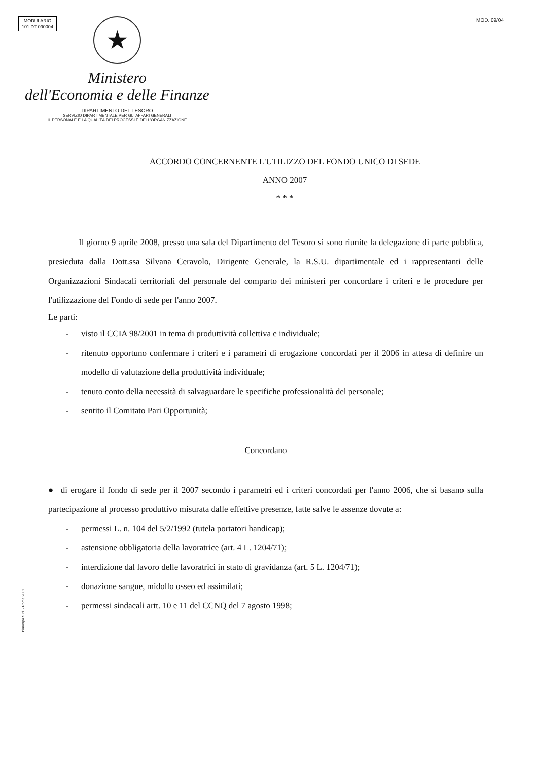MODULARIO
101 DT 090004
MOD. 09/04
★
Ministero
dell'Economia e delle Finanze
DIPARTIMENTO DEL TESORO
SERVIZIO DIPARTIMENTALE PER GLI AFFARI GENERALI
IL PERSONALE E LA QUALITÀ DEI PROCESSI E DELL'ORGANIZZAZIONE
ACCORDO CONCERNENTE L'UTILIZZO DEL FONDO UNICO DI SEDE
ANNO 2007
* * *
Il giorno 9 aprile 2008, presso una sala del Dipartimento del Tesoro si sono riunite la delegazione di parte pubblica, presieduta dalla Dott.ssa Silvana Ceravolo, Dirigente Generale, la R.S.U. dipartimentale ed i rappresentanti delle Organizzazioni Sindacali territoriali del personale del comparto dei ministeri per concordare i criteri e le procedure per l'utilizzazione del Fondo di sede per l'anno 2007.
Le parti:
- visto il CCIA 98/2001 in tema di produttività collettiva e individuale;
- ritenuto opportuno confermare i criteri e i parametri di erogazione concordati per il 2006 in attesa di definire un modello di valutazione della produttività individuale;
- tenuto conto della necessità di salvaguardare le specifiche professionalità del personale;
- sentito il Comitato Pari Opportunità;
Concordano
● di erogare il fondo di sede per il 2007 secondo i parametri ed i criteri concordati per l'anno 2006, che si basano sulla partecipazione al processo produttivo misurata dalle effettive presenze, fatte salve le assenze dovute a:
- permessi L. n. 104 del 5/2/1992 (tutela portatori handicap);
- astensione obbligatoria della lavoratrice (art. 4 L. 1204/71);
- interdizione dal lavoro delle lavoratrici in stato di gravidanza (art. 5 L. 1204/71);
- donazione sangue, midollo osseo ed assimilati;
- permessi sindacali artt. 10 e 11 del CCNQ del 7 agosto 1998;
Bimospa S.r.l. - Roma 2001